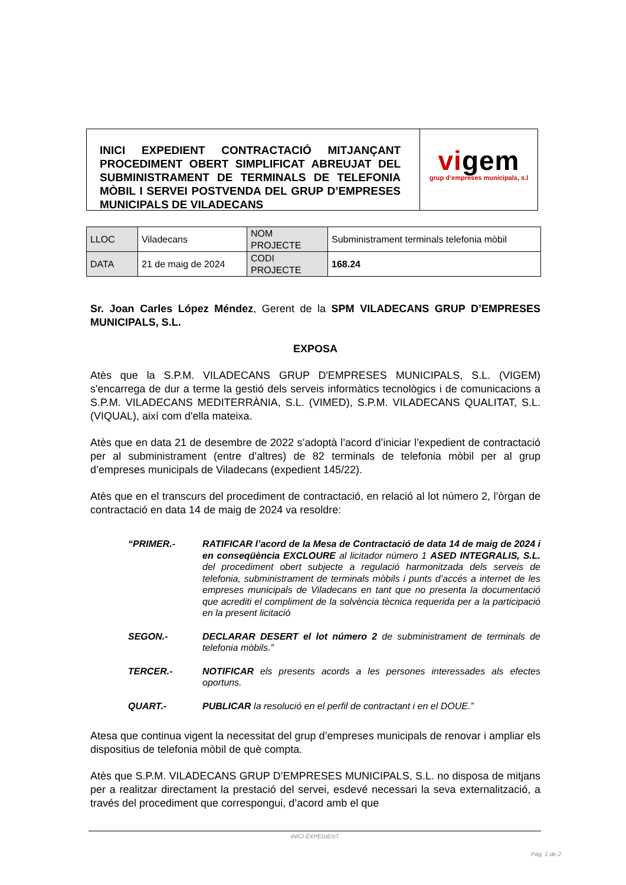INICI EXPEDIENT CONTRACTACIÓ MITJANÇANT PROCEDIMENT OBERT SIMPLIFICAT ABREUJAT DEL SUBMINISTRAMENT DE TERMINALS DE TELEFONIA MÒBIL I SERVEI POSTVENDA DEL GRUP D’EMPRESES MUNICIPALS DE VILADECANS
vigem
grup d’empreses municipals, s.l
| LLOC | Viladecans | NOM PROJECTE | Subministrament terminals telefonia mòbil |
| DATA | 21 de maig de 2024 | CODI PROJECTE | 168.24 |
Sr. Joan Carles López Méndez, Gerent de la SPM VILADECANS GRUP D’EMPRESES MUNICIPALS, S.L.
EXPOSA
Atès que la S.P.M. VILADECANS GRUP D'EMPRESES MUNICIPALS, S.L. (VIGEM) s'encarrega de dur a terme la gestió dels serveis informàtics tecnològics i de comunicacions a S.P.M. VILADECANS MEDITERRÀNIA, S.L. (VIMED), S.P.M. VILADECANS QUALITAT, S.L. (VIQUAL), així com d'ella mateixa.
Atès que en data 21 de desembre de 2022 s’adoptà l’acord d’iniciar l’expedient de contractació per al subministrament (entre d’altres) de 82 terminals de telefonia mòbil per al grup d’empreses municipals de Viladecans (expedient 145/22).
Atès que en el transcurs del procediment de contractació, en relació al lot número 2, l’òrgan de contractació en data 14 de maig de 2024 va resoldre:
“PRIMER.- RATIFICAR l’acord de la Mesa de Contractació de data 14 de maig de 2024 i en conseqüència EXCLOURE al licitador número 1 ASED INTEGRALIS, S.L. del procediment obert subjecte a regulació harmonitzada dels serveis de telefonia, subministrament de terminals mòbils i punts d’accés a internet de les empreses municipals de Viladecans en tant que no presenta la documentació que acrediti el compliment de la solvència tècnica requerida per a la participació en la present licitació
SEGON.- DECLARAR DESERT el lot número 2 de subministrament de terminals de telefonia mòbils.”
TERCER.- NOTIFICAR els presents acords a les persones interessades als efectes oportuns.
QUART.- PUBLICAR la resolució en el perfil de contractant i en el DOUE.”
Atesa que continua vigent la necessitat del grup d’empreses municipals de renovar i ampliar els dispositius de telefonia mòbil de què compta.
Atès que S.P.M. VILADECANS GRUP D’EMPRESES MUNICIPALS, S.L. no disposa de mitjans per a realitzar directament la prestació del servei, esdevé necessari la seva externalització, a través del procediment que correspongui, d’acord amb el que
INICI EXPEDIENT
Pàg. 1 de 2